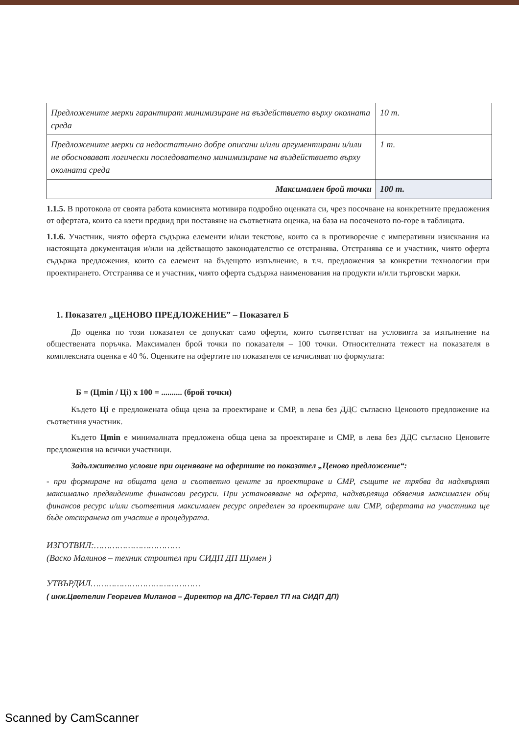| Предложените мерки гарантират минимизиране на въздействието върху околната среда | 10 т. |
| Предложените мерки са недостатъчно добре описани и/или аргументирани и/или не обосновават логически последователно минимизиране на въздействието върху околната среда | 1 т. |
| Максимален брой точки | 100 т. |
1.1.5. В протокола от своята работа комисията мотивира подробно оценката си, чрез посочване на конкретните предложения от офертата, които са взети предвид при поставяне на съответната оценка, на база на посоченото по-горе в таблицата.
1.1.6. Участник, чиято оферта съдържа елементи и/или текстове, които са в противоречие с императивни изисквания на настоящата документация и/или на действащото законодателство се отстранява. Отстранява се и участник, чиято оферта съдържа предложения, които са елемент на бъдещото изпълнение, в т.ч. предложения за конкретни технологии при проектирането. Отстранява се и участник, чиято оферта съдържа наименования на продукти и/или търговски марки.
1. Показател „ЦЕНОВО ПРЕДЛОЖЕНИЕ” – Показател Б
До оценка по този показател се допускат само оферти, които съответстват на условията за изпълнение на обществената поръчка. Максимален брой точки по показателя – 100 точки. Относителната тежест на показателя в комплексната оценка е 40 %. Оценките на офертите по показателя се изчисляват по формулата:
Б = (Цmin / Цi) x 100 = .......... (брой точки)
Където Цi е предложената обща цена за проектиране и СМР, в лева без ДДС съгласно Ценовото предложение на съответния участник.
Където Цmin е минималната предложена обща цена за проектиране и СМР, в лева без ДДС съгласно Ценовите предложения на всички участници.
Задължително условие при оценяване на офертите по показател „Ценово предложение“:
- при формиране на общата цена и съответно цените за проектиране и СМР, същите не трябва да надхвърлят максимално предвидените финансови ресурси. При установяване на оферта, надхвърляща обявения максимален общ финансов ресурс и/или съответния максимален ресурс определен за проектиране или СМР, офертата на участника ще бъде отстранена от участие в процедурата.
ИЗГОТВИЛ:……………………………
(Васко Малинов – техник строител при СИДП ДП Шумен )
УТВЪРДИЛ……………………………………
( инж.Цветелин Георгиев Миланов – Директор на ДЛС-Тервел ТП на СИДП ДП)
Scanned by CamScanner